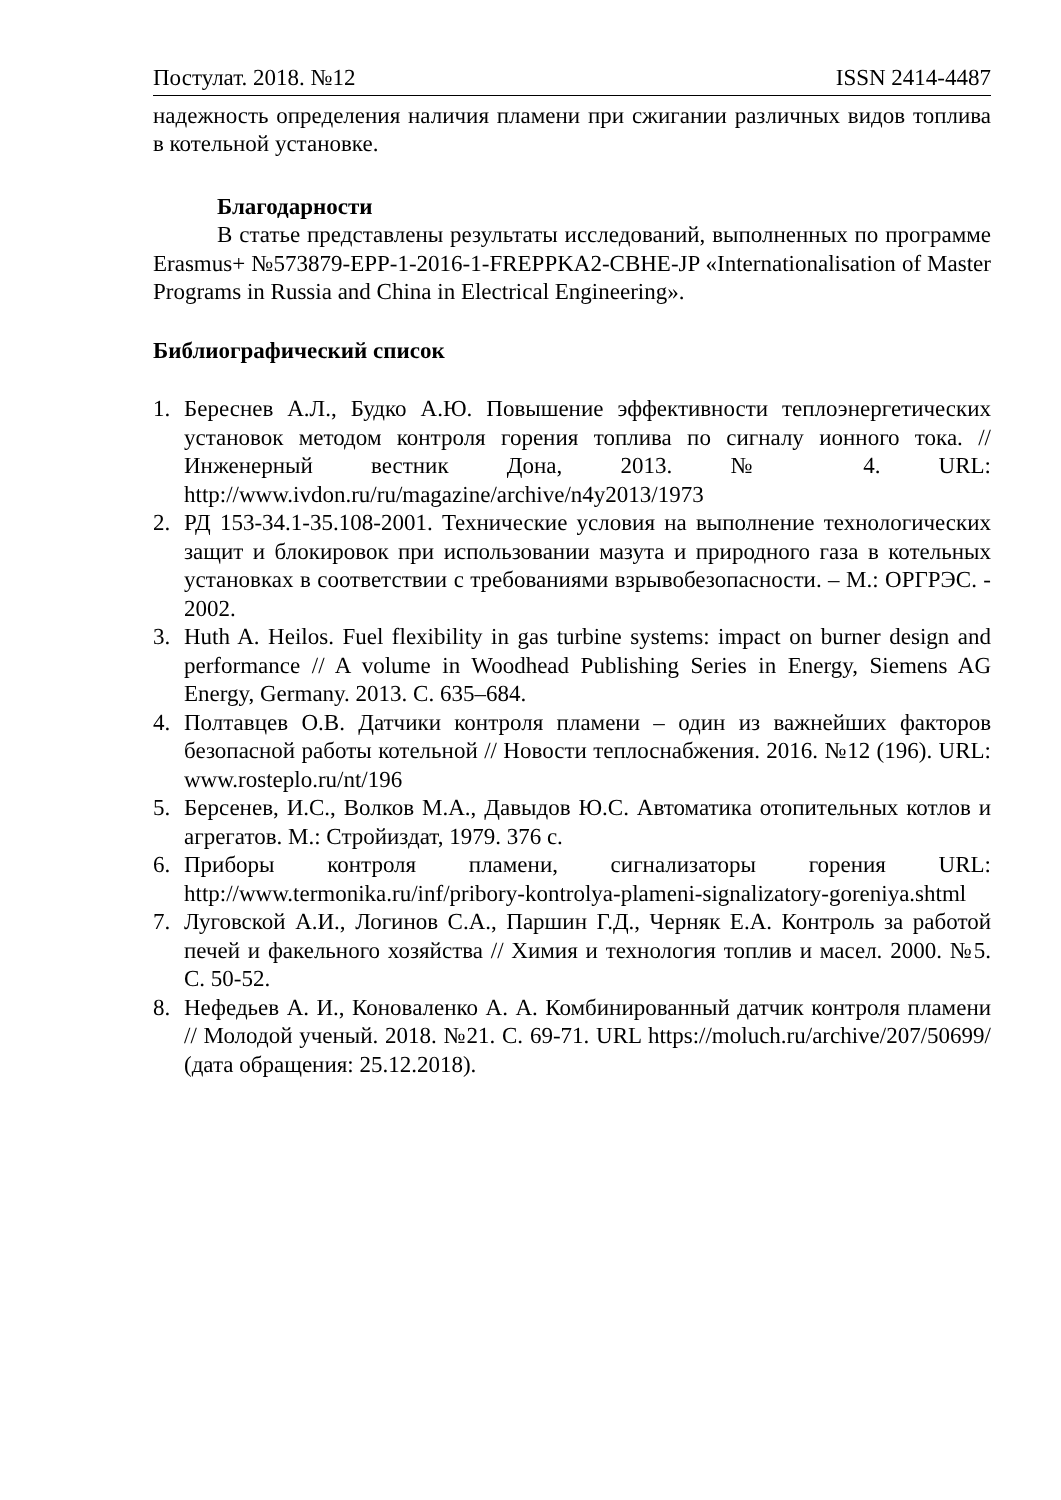Постулат. 2018. №12 ISSN 2414-4487
надежность определения наличия пламени при сжигании различных видов топлива в котельной установке.
Благодарности
В статье представлены результаты исследований, выполненных по программе Erasmus+ №573879-EPP-1-2016-1-FREPPKA2-CBHE-JP «Internationalisation of Master Programs in Russia and China in Electrical Engineering».
Библиографический список
1. Береснев А.Л., Будко А.Ю. Повышение эффективности теплоэнергетических установок методом контроля горения топлива по сигналу ионного тока. // Инженерный вестник Дона, 2013. № 4. URL: http://www.ivdon.ru/ru/magazine/archive/n4y2013/1973
2. РД 153-34.1-35.108-2001. Технические условия на выполнение технологических защит и блокировок при использовании мазута и природного газа в котельных установках в соответствии с требованиями взрывобезопасности. – М.: ОРГРЭС. - 2002.
3. Huth A. Heilos. Fuel flexibility in gas turbine systems: impact on burner design and performance // A volume in Woodhead Publishing Series in Energy, Siemens AG Energy, Germany. 2013. С. 635–684.
4. Полтавцев О.В. Датчики контроля пламени – один из важнейших факторов безопасной работы котельной // Новости теплоснабжения. 2016. №12 (196). URL: www.rosteplo.ru/nt/196
5. Берсенев, И.С., Волков М.А., Давыдов Ю.С. Автоматика отопительных котлов и агрегатов. М.: Стройиздат, 1979. 376 с.
6. Приборы контроля пламени, сигнализаторы горения URL: http://www.termonika.ru/inf/pribory-kontrolya-plameni-signalizatory-goreniya.shtml
7. Луговской А.И., Логинов С.А., Паршин Г.Д., Черняк Е.А. Контроль за работой печей и факельного хозяйства // Химия и технология топлив и масел. 2000. №5. С. 50-52.
8. Нефедьев А. И., Коноваленко А. А. Комбинированный датчик контроля пламени // Молодой ученый. 2018. №21. С. 69-71. URL https://moluch.ru/archive/207/50699/ (дата обращения: 25.12.2018).